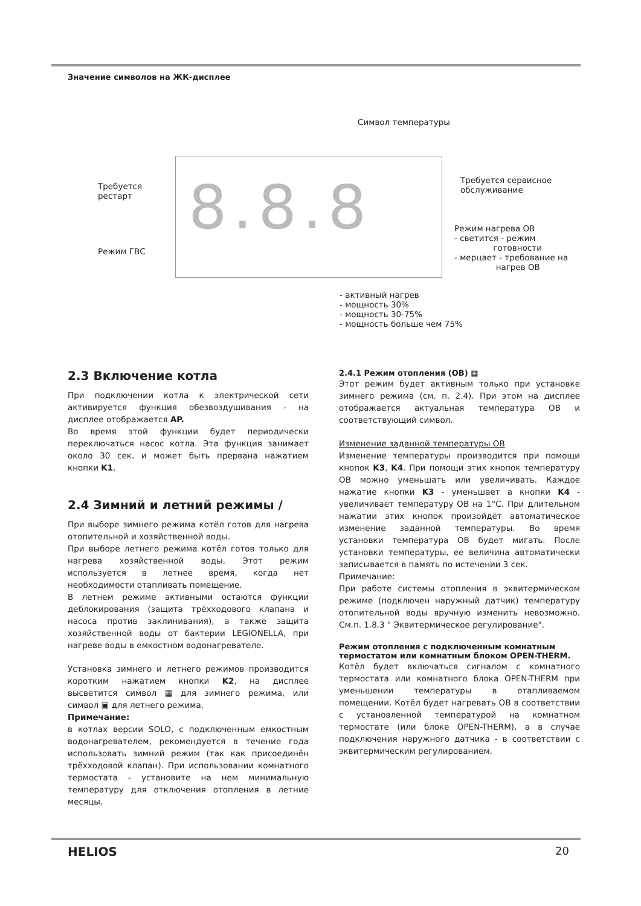Значение символов на ЖК-дисплее
Символ температуры
8.8.8
Требуется
рестарт
Требуется сервисное
обслуживание
Режим ГВС
Режим нагрева ОВ
- светится - режим
готовности
- мерцает - требование на
нагрев ОВ
- активный нагрев
- мощность 30%
- мощность 30-75%
- мощность больше чем 75%
2.3 Включение котла
При подключении котла к электрической сети активируется функция обезвоздушивания - на дисплее отображается AP.
Во время этой функции будет периодически переключаться насос котла. Эта функция занимает около 30 сек. и может быть прервана нажатием кнопки K1.
2.4 Зимний и летний режимы /
При выборе зимнего режима котёл готов для нагрева отопительной и хозяйственной воды.
При выборе летнего режима котёл готов только для нагрева хозяйственной воды. Этот режим используется в летнее время, когда нет необходимости отапливать помещение.
В летнем режиме активными остаются функции деблокирования (защита трёхходового клапана и насоса против заклинивания), а также защита хозяйственной воды от бактерии LEGIONELLA, при нагреве воды в емкостном водонагревателе.
Установка зимнего и летнего режимов производится коротким нажатием кнопки K2, на дисплее высветится символ ▦ для зимнего режима, или символ ▣ для летнего режима.
Примечание:
в котлах версии SOLO, с подключенным емкостным водонагревателем, рекомендуется в течение года использовать зимний режим (так как присоединён трёхходовой клапан). При использовании комнатного термостата - установите на нем минимальную температуру для отключения отопления в летние месяцы.
2.4.1 Режим отопления (ОВ) ▦
Этот режим будет активным только при установке зимнего режима (см. п. 2.4). При этом на дисплее отображается актуальная температура ОВ и соответствующий символ.
Изменение заданной температуры ОВ
Изменение температуры производится при помощи кнопок K3, K4. При помощи этих кнопок температуру ОВ можно уменьшать или увеличивать. Каждое нажатие кнопки K3 - уменьшает а кнопки K4 - увеличивает температуру ОВ на 1°C. При длительном нажатии этих кнопок произойдёт автоматическое изменение заданной температуры. Во время установки температура ОВ будет мигать. После установки температуры, ее величина автоматически записывается в память по истечении 3 сек.
Примечание:
При работе системы отопления в эквитермическом режиме (подключен наружный датчик) температуру отопительной воды вручную изменить невозможно. См.п. 1.8.3 " Эквитермическое регулирование".
Режим отопления с подключенным комнатным термостатом или комнатным блоком OPEN-THERM.
Котёл будет включаться сигналом с комнатного термостата или комнатного блока OPEN-THERM при уменьшении температуры в отапливаемом помещении. Котёл будет нагревать ОВ в соответствии с установленной температурой на комнатном термостате (или блоке OPEN-THERM), а в случае подключения наружного датчика - в соответствии с эквитермическим регулированием.
HELIOS 20